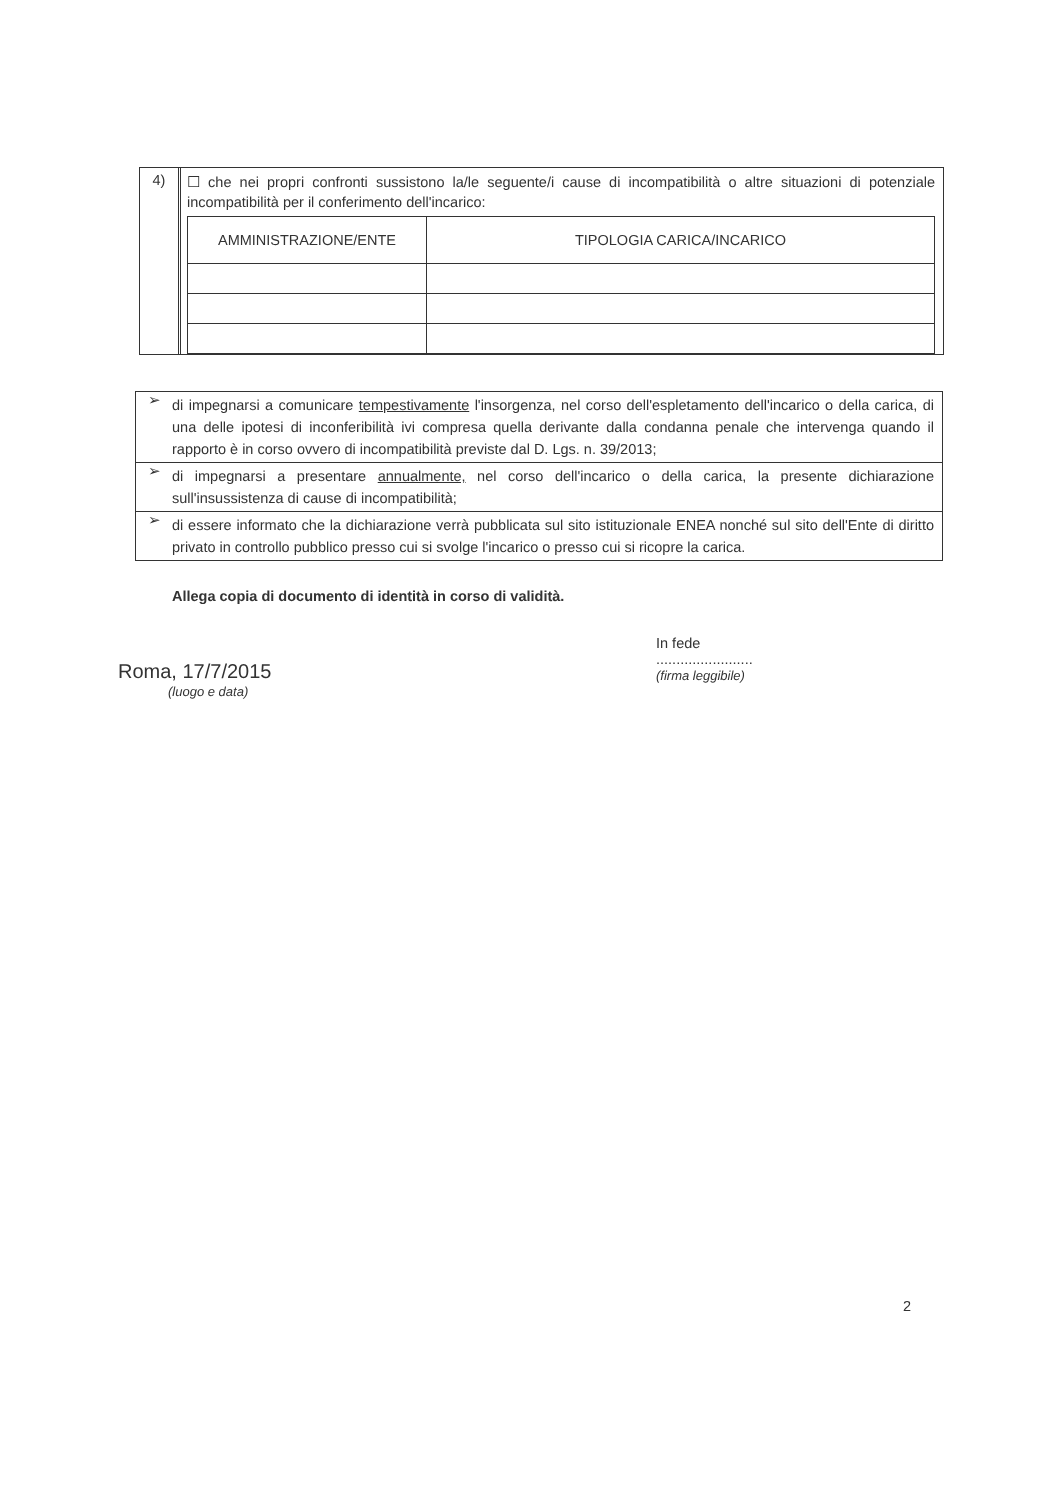4)
☐ che nei propri confronti sussistono la/le seguente/i cause di incompatibilità o altre situazioni di potenziale incompatibilità per il conferimento dell'incarico:
| AMMINISTRAZIONE/ENTE | TIPOLOGIA CARICA/INCARICO |
| --- | --- |
➢
di impegnarsi a comunicare tempestivamente l'insorgenza, nel corso dell'espletamento dell'incarico o della carica, di una delle ipotesi di inconferibilità ivi compresa quella derivante dalla condanna penale che intervenga quando il rapporto è in corso ovvero di incompatibilità previste dal D. Lgs. n. 39/2013;
➢
di impegnarsi a presentare annualmente, nel corso dell'incarico o della carica, la presente dichiarazione sull'insussistenza di cause di incompatibilità;
➢
di essere informato che la dichiarazione verrà pubblicata sul sito istituzionale ENEA nonché sul sito dell'Ente di diritto privato in controllo pubblico presso cui si svolge l'incarico o presso cui si ricopre la carica.
Allega copia di documento di identità in corso di validità.
Roma, 17/7/2015
(luogo e data)
In fede
........................
(firma leggibile)
2